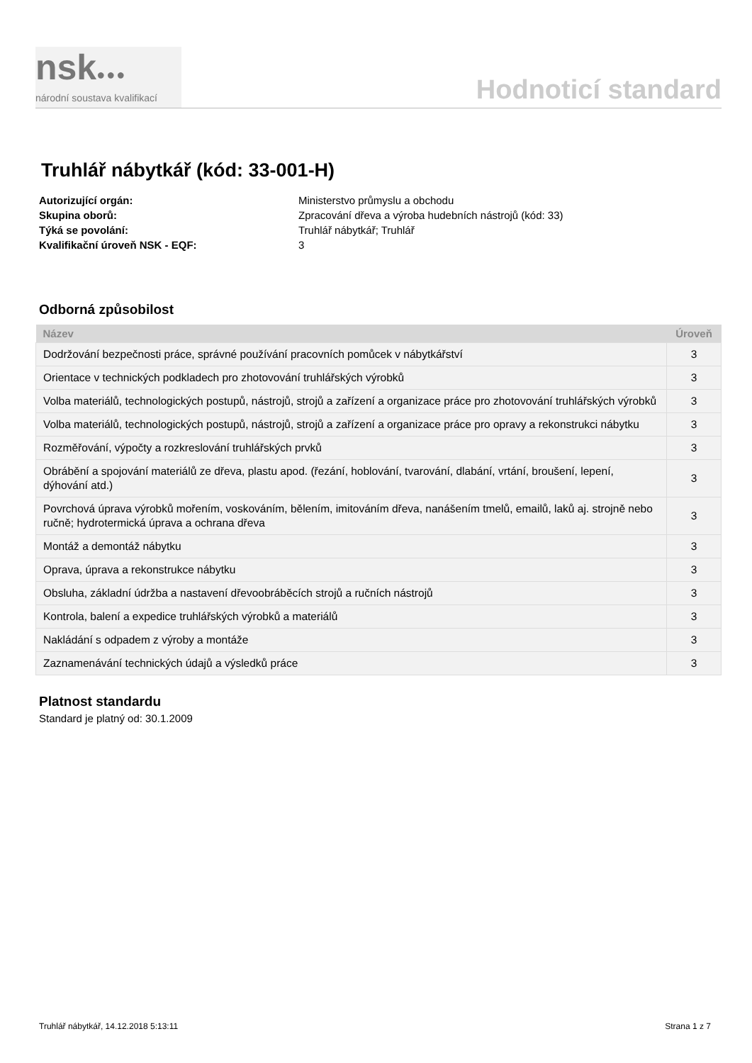nsk●●●
národní soustava kvalifikací
Hodnoticí standard
Truhlář nábytkář (kód: 33-001-H)
Autorizující orgán: Ministerstvo průmyslu a obchodu Skupina oborů: Zpracování dřeva a výroba hudebních nástrojů (kód: 33) Týká se povolání: Truhlář nábytkář; Truhlář Kvalifikační úroveň NSK - EQF: 3
Odborná způsobilost
| Název | Úroveň |
| --- | --- |
| Dodržování bezpečnosti práce, správné používání pracovních pomůcek v nábytkářství | 3 |
| Orientace v technických podkladech pro zhotovování truhlářských výrobků | 3 |
| Volba materiálů, technologických postupů, nástrojů, strojů a zařízení a organizace práce pro zhotovování truhlářských výrobků | 3 |
| Volba materiálů, technologických postupů, nástrojů, strojů a zařízení a organizace práce pro opravy a rekonstrukci nábytku | 3 |
| Rozměřování, výpočty a rozkreslování truhlářských prvků | 3 |
| Obrábění a spojování materiálů ze dřeva, plastu apod. (řezání, hoblování, tvarování, dlabání, vrtání, broušení, lepení, dýhování atd.) | 3 |
| Povrchová úprava výrobků mořením, voskováním, bělením, imitováním dřeva, nanášením tmelů, emailů, laků aj. strojně nebo ručně; hydrotermická úprava a ochrana dřeva | 3 |
| Montáž a demontáž nábytku | 3 |
| Oprava, úprava a rekonstrukce nábytku | 3 |
| Obsluha, základní údržba a nastavení dřevoobráběcích strojů a ručních nástrojů | 3 |
| Kontrola, balení a expedice truhlářských výrobků a materiálů | 3 |
| Nakládání s odpadem z výroby a montáže | 3 |
| Zaznamenávání technických údajů a výsledků práce | 3 |
Platnost standardu
Standard je platný od: 30.1.2009
Truhlář nábytkář, 14.12.2018 5:13:11 Strana 1 z 7